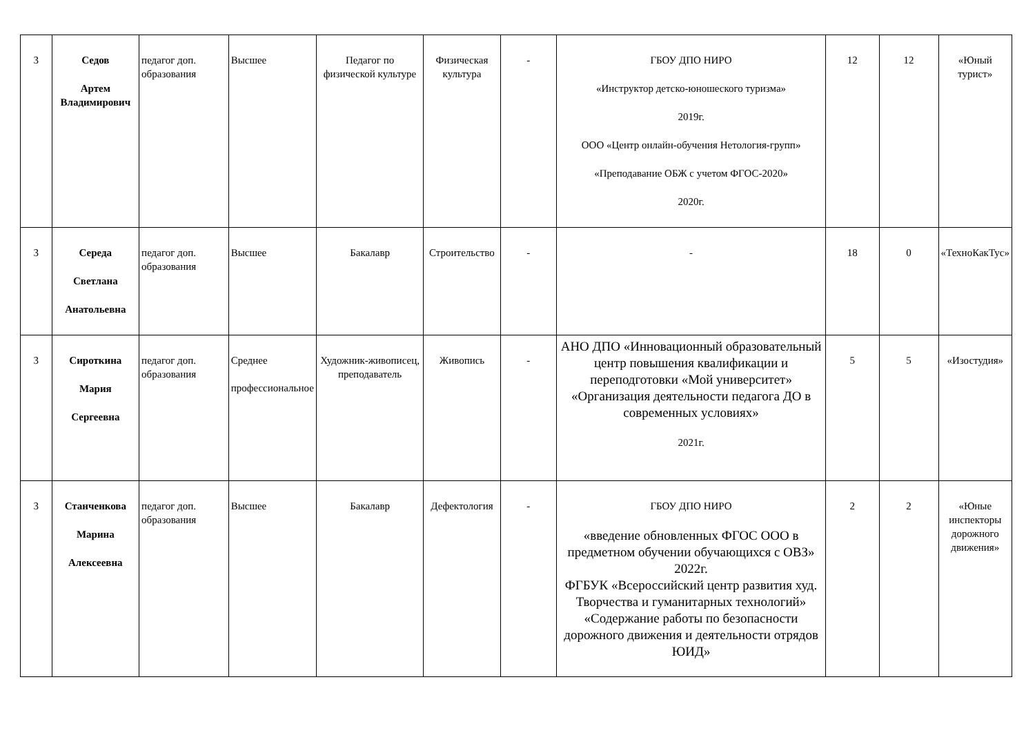| 3 | Седов Артем Владимирович | педагог доп. образования | Высшее | Педагог по физической культуре | Физическая культура | - | ГБОУ ДПО НИРО «Инструктор детско-юношеского туризма» 2019г. ООО «Центр онлайн-обучения Нетология-групп» «Преподавание ОБЖ с учетом ФГОС-2020» 2020г. | 12 | 12 | «Юный турист» |
| 3 | Середа Светлана Анатольевна | педагог доп. образования | Высшее | Бакалавр | Строительство | - | - | 18 | 0 | «ТехноКакТус» |
| 3 | Сироткина Мария Сергеевна | педагог доп. образования | Среднее профессиональное | Художник-живописец, преподаватель | Живопись | - | АНО ДПО «Инновационный образовательный центр повышения квалификации и переподготовки «Мой университет» «Организация деятельности педагога ДО в современных условиях» 2021г. | 5 | 5 | «Изостудия» |
| 3 | Станченкова Марина Алексеевна | педагог доп. образования | Высшее | Бакалавр | Дефектология | - | ГБОУ ДПО НИРО «введение обновленных ФГОС ООО в предметном обучении обучающихся с ОВЗ» 2022г. ФГБУК «Всероссийский центр развития худ. Творчества и гуманитарных технологий» «Содержание работы по безопасности дорожного движения и деятельности отрядов ЮИД» | 2 | 2 | «Юные инспекторы дорожного движения» |